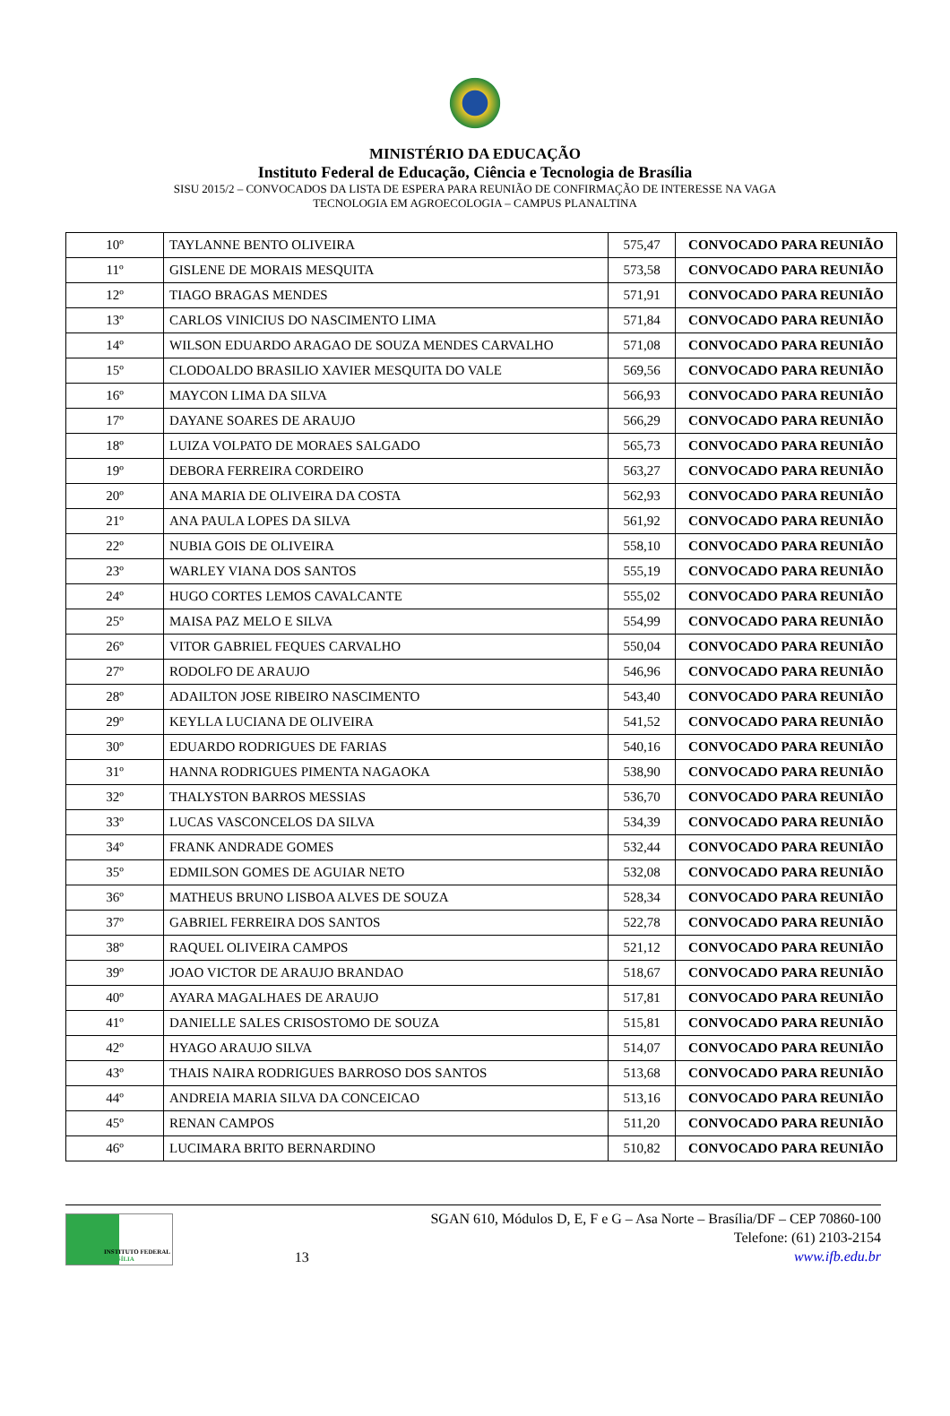MINISTÉRIO DA EDUCAÇÃO
Instituto Federal de Educação, Ciência e Tecnologia de Brasília
SISU 2015/2 – CONVOCADOS DA LISTA DE ESPERA PARA REUNIÃO DE CONFIRMAÇÃO DE INTERESSE NA VAGA
TECNOLOGIA EM AGROECOLOGIA – CAMPUS PLANALTINA
| 10º | TAYLANNE BENTO OLIVEIRA | 575,47 | CONVOCADO PARA REUNIÃO |
| 11º | GISLENE DE MORAIS MESQUITA | 573,58 | CONVOCADO PARA REUNIÃO |
| 12º | TIAGO BRAGAS MENDES | 571,91 | CONVOCADO PARA REUNIÃO |
| 13º | CARLOS VINICIUS DO NASCIMENTO LIMA | 571,84 | CONVOCADO PARA REUNIÃO |
| 14º | WILSON EDUARDO ARAGAO DE SOUZA MENDES CARVALHO | 571,08 | CONVOCADO PARA REUNIÃO |
| 15º | CLODOALDO BRASILIO XAVIER MESQUITA DO VALE | 569,56 | CONVOCADO PARA REUNIÃO |
| 16º | MAYCON LIMA DA SILVA | 566,93 | CONVOCADO PARA REUNIÃO |
| 17º | DAYANE SOARES DE ARAUJO | 566,29 | CONVOCADO PARA REUNIÃO |
| 18º | LUIZA VOLPATO DE MORAES SALGADO | 565,73 | CONVOCADO PARA REUNIÃO |
| 19º | DEBORA FERREIRA CORDEIRO | 563,27 | CONVOCADO PARA REUNIÃO |
| 20º | ANA MARIA DE OLIVEIRA DA COSTA | 562,93 | CONVOCADO PARA REUNIÃO |
| 21º | ANA PAULA LOPES DA SILVA | 561,92 | CONVOCADO PARA REUNIÃO |
| 22º | NUBIA GOIS DE OLIVEIRA | 558,10 | CONVOCADO PARA REUNIÃO |
| 23º | WARLEY VIANA DOS SANTOS | 555,19 | CONVOCADO PARA REUNIÃO |
| 24º | HUGO CORTES LEMOS CAVALCANTE | 555,02 | CONVOCADO PARA REUNIÃO |
| 25º | MAISA PAZ MELO E SILVA | 554,99 | CONVOCADO PARA REUNIÃO |
| 26º | VITOR GABRIEL FEQUES CARVALHO | 550,04 | CONVOCADO PARA REUNIÃO |
| 27º | RODOLFO DE ARAUJO | 546,96 | CONVOCADO PARA REUNIÃO |
| 28º | ADAILTON JOSE RIBEIRO NASCIMENTO | 543,40 | CONVOCADO PARA REUNIÃO |
| 29º | KEYLLA LUCIANA DE OLIVEIRA | 541,52 | CONVOCADO PARA REUNIÃO |
| 30º | EDUARDO RODRIGUES DE FARIAS | 540,16 | CONVOCADO PARA REUNIÃO |
| 31º | HANNA RODRIGUES PIMENTA NAGAOKA | 538,90 | CONVOCADO PARA REUNIÃO |
| 32º | THALYSTON BARROS MESSIAS | 536,70 | CONVOCADO PARA REUNIÃO |
| 33º | LUCAS VASCONCELOS DA SILVA | 534,39 | CONVOCADO PARA REUNIÃO |
| 34º | FRANK ANDRADE GOMES | 532,44 | CONVOCADO PARA REUNIÃO |
| 35º | EDMILSON GOMES DE AGUIAR NETO | 532,08 | CONVOCADO PARA REUNIÃO |
| 36º | MATHEUS BRUNO LISBOA ALVES DE SOUZA | 528,34 | CONVOCADO PARA REUNIÃO |
| 37º | GABRIEL FERREIRA DOS SANTOS | 522,78 | CONVOCADO PARA REUNIÃO |
| 38º | RAQUEL OLIVEIRA CAMPOS | 521,12 | CONVOCADO PARA REUNIÃO |
| 39º | JOAO VICTOR DE ARAUJO BRANDAO | 518,67 | CONVOCADO PARA REUNIÃO |
| 40º | AYARA MAGALHAES DE ARAUJO | 517,81 | CONVOCADO PARA REUNIÃO |
| 41º | DANIELLE SALES CRISOSTOMO DE SOUZA | 515,81 | CONVOCADO PARA REUNIÃO |
| 42º | HYAGO ARAUJO SILVA | 514,07 | CONVOCADO PARA REUNIÃO |
| 43º | THAIS NAIRA RODRIGUES BARROSO DOS SANTOS | 513,68 | CONVOCADO PARA REUNIÃO |
| 44º | ANDREIA MARIA SILVA DA CONCEICAO | 513,16 | CONVOCADO PARA REUNIÃO |
| 45º | RENAN CAMPOS | 511,20 | CONVOCADO PARA REUNIÃO |
| 46º | LUCIMARA BRITO BERNARDINO | 510,82 | CONVOCADO PARA REUNIÃO |
INSTITUTO FEDERAL
BRASÍLIA
13
SGAN 610, Módulos D, E, F e G – Asa Norte – Brasília/DF – CEP 70860-100
Telefone: (61) 2103-2154
www.ifb.edu.br